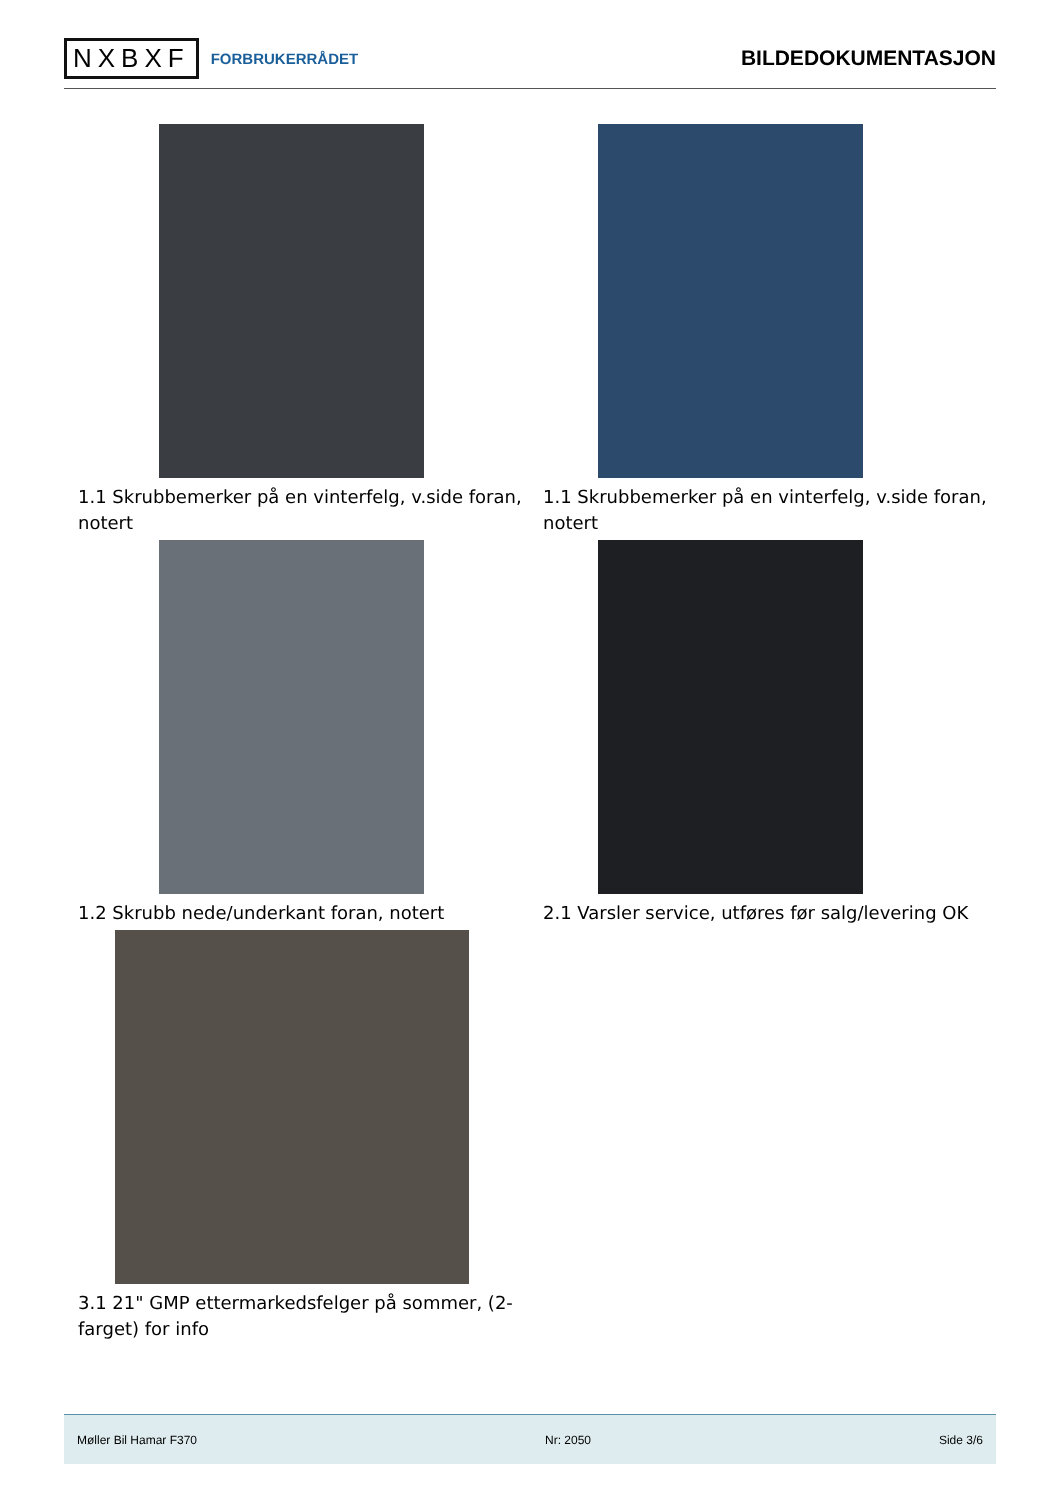NXBXF FORBRUKERRÅDET
BILDEDOKUMENTASJON
1.1 Skrubbemerker på en vinterfelg, v.side foran, notert
1.1 Skrubbemerker på en vinterfelg, v.side foran, notert
1.2 Skrubb nede/underkant foran, notert
2.1 Varsler service, utføres før salg/levering OK
3.1 21" GMP ettermarkedsfelger på sommer, (2-farget) for info
Møller Bil Hamar F370 Nr: 2050 Side 3/6